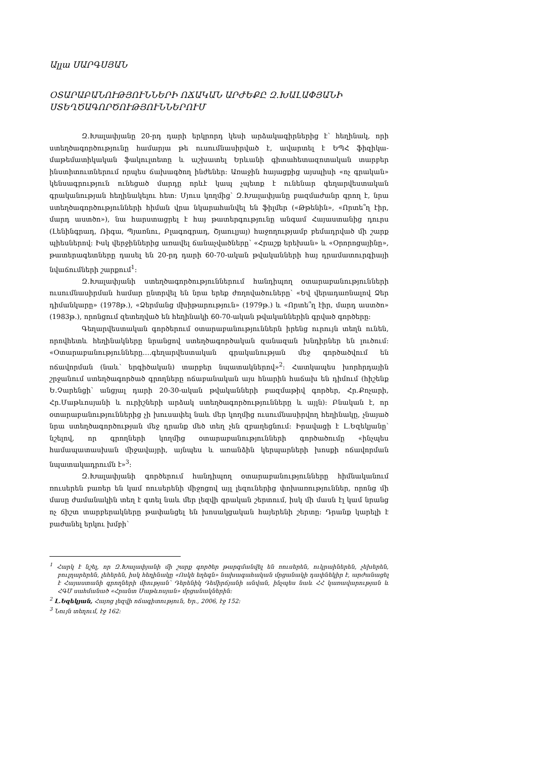Ալլա ՍԱՐԳՍՅԱՆ
ՕՏԱՐԱԲԱՆՈՒԹՅՈՒՆՆԵՐԻ ՈՃԱԿԱՆ ԱՐԺԵՔԸ Զ.ԽԱԼԱՓՅԱՆԻ ՍՏԵՂԾԱԳՈՐԾՈՒԹՅՈՒՆՆԵՐՈՒՄ
Զ.Խալափյանը 20-րդ դարի երկրորդ կեսի արձակագիրներից է՝ հեղինակ, որի ստեղծագործությունը համարյա թե ուսումնասիրված է, ավարտել է ԵՊՀ ֆիզիկա-մաթեմատիկական ֆակուլտետը և աշխատել Երևանի գիտահետազոտական տարբեր ինստիտուտներում որպես ճախագծող ինժեներ: Առաջին հայացքից այսպիսի «ոչ գրական» կենսագրություն ունեցած մարդը որևէ կապ չպետք է ունենար գեղարվեստական գրականության հեղինակելու հետ: Մյուս կողմից՝ Զ.Խալափյանը բազմաժանր գրող է, նրա ստեղծագործությունների հիման վրա նկարահանվել են ֆիլմեր («Թթենին», «Որտե՞ղ էիր, մարդ աստծո»), նա հարստացրել է հայ թատերգությունը անգամ Հայաստանից դուրս (Լենինգրադ, Ռիգա, Պյառնու, Բլագոգրադ, Շյաուլյայ) հաջողությամբ բեմադրված մի շարք պիեսներով: Իսկ վերջիններից առավել ճանաչվածները՝ «Հրաշք երեխան» և «Օրորոցայինը», թատերագետները դասել են 20-րդ դարի 60-70-ական թվականների հայ դրամատուրգիայի նվաճումների շարքում<sup>1</sup>:
Զ.Խալափյանի ստեղծագործություններում հանդիպող օտարաբանությունների ուսումնասիրման համար ընտրվել են նրա երեք ժողովածուները՝ «Եվ վերադառնալով Ձեր դիմանկարը» (1978թ.), «Ձերմանց մխիթարություն» (1979թ.) և «Որտե՞ղ էիր, մարդ աստծո» (1983թ.), որոնցում զետեղված են հեղինակի 60-70-ական թվականներին գրված գործերը:
Գեղարվեստական գործերում օտարաբանություններն իրենց ուրույն տեղն ունեն, որովհետև հեղինակները նրանցով ստեղծագործական զանազան խնդիրներ են լուծում: «Օտարաբանությունները….գեղարվեստական գրականության մեջ գործածվում են ոճավորման (նաև՝ երգիծական) տարբեր նպատակներով»<sup>2</sup>: Հատկապես խորհրդային շրջանում ստեղծագործած գրողները ոճաբանական այս հնարին հաճախ են դիմում (հիշենք Ե.Չարենցի՝ անցյալ դարի 20-30-ական թվականների բազմաթիվ գործեր, Հր.Քոչարի, Հր.Մաթևոսյանի և ուրիշների արձակ ստեղծագործությունները և այլն): Բնական է, որ օտարաբանություններից չի խուսափել նաև մեր կողմից ուսումնասիրվող հեղինակը, չնայած նրա ստեղծագործության մեջ դրանք մեծ տեղ չեն զբաղեցնում: Իրավացի է Լ.Եզեկյանը՝ նշելով, որ գրողների կողմից օտարաբանությունների գործածումը «ինչպես համապատասխան միջավայրի, այնպես և առանձին կերպարների խոսքի ոճավորման նպատակադրումն է»<sup>3</sup>:
Զ.Խալափյանի գործերում հանդիպող օտարաբանությունները հիմնականում ռուսերեն բառեր են կամ ռուսերենի միջոցով այլ լեզուներից փոխառություններ, որոնց մի մասը ժամանակին տեղ է գտել նաև մեր լեզվի գրական շերտում, իսկ մի մասն էլ կամ նրանց ոչ ճիշտ տարբերակները թափանցել են խոսակցական հայերենի շերտը: Դրանք կարելի է բաժանել երկու խմբի՝
<sup>1</sup> Հարկ է նշել, որ Զ.Խալափյանի մի շարք գործեր թարգմանվել են ռուսերեն, ուկրաիներեն, չեխերեն, բուլղարերեն, լեհերեն, իսկ հեղինակը «Ոսկե եղեգն» նախագահական մրցանակի դափնեկիր է, արժանացել է Հայաստանի գրողների միության՝ Դերենիկ Դեմիրճյանի անվան, ինչպես նաև ՀՀ կառավարության և ՀԳՄ սահմանած «Հրանտ Մաթևոսյան» մրցանակներին:
<sup>2</sup> Լ.Եզեկյան, Հայոց լեզվի ոճագիտություն, Եր., 2006, էջ 152:
<sup>3</sup> Նույն տեղում, էջ 162: